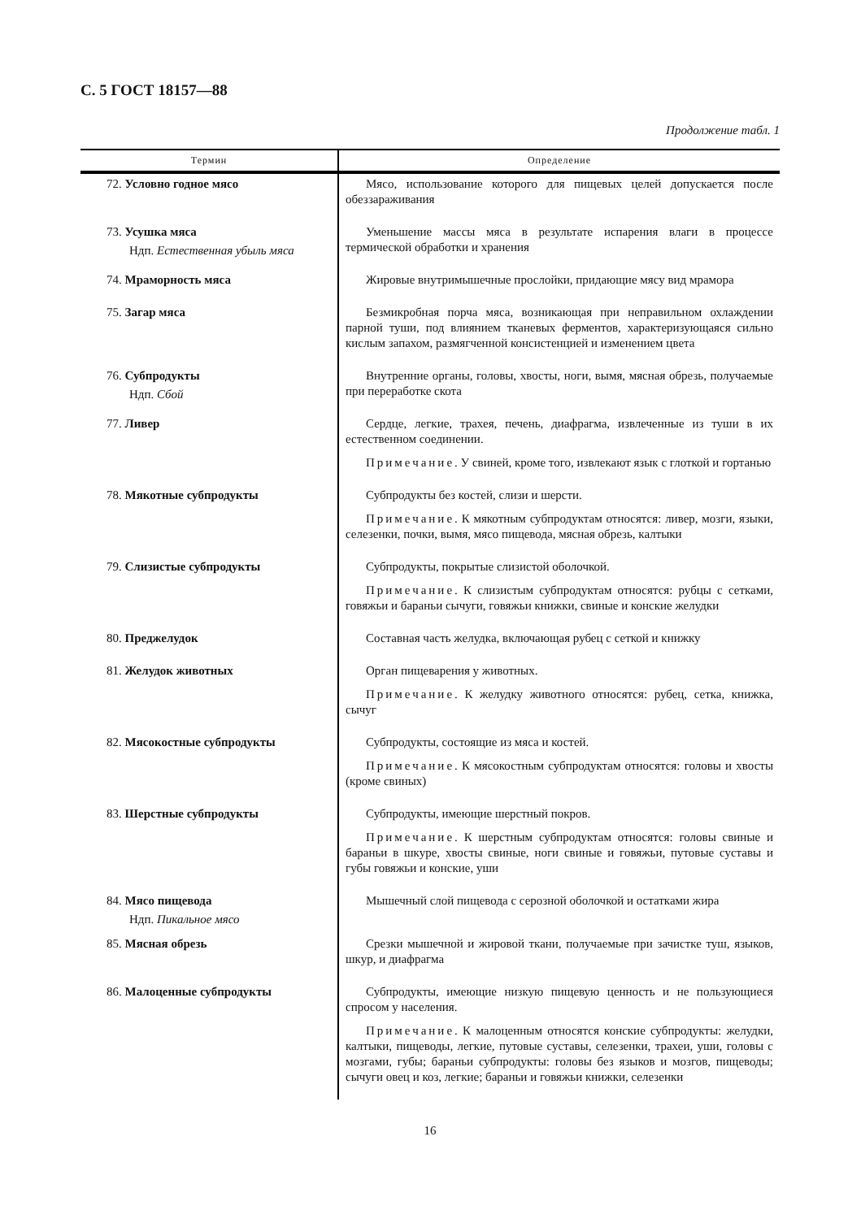С. 5 ГОСТ 18157—88
Продолжение табл. 1
| Термин | Определение |
| --- | --- |
| 72. Условно годное мясо | Мясо, использование которого для пищевых целей допускается после обеззараживания |
| 73. Усушка мяса Ндп. Естественная убыль мяса | Уменьшение массы мяса в результате испарения влаги в процессе термической обработки и хранения |
| 74. Мраморность мяса | Жировые внутримышечные прослойки, придающие мясу вид мрамора |
| 75. Загар мяса | Безмикробная порча мяса, возникающая при неправильном охлаждении парной туши, под влиянием тканевых ферментов, характеризующаяся сильно кислым запахом, размягченной консистенцией и изменением цвета |
| 76. Субпродукты Ндп. Сбой | Внутренние органы, головы, хвосты, ноги, вымя, мясная обрезь, получаемые при переработке скота |
| 77. Ливер | Сердце, легкие, трахея, печень, диафрагма, извлеченные из туши в их естественном соединении. Примечание . У свиней, кроме того, извлекают язык с глоткой и гортанью |
| 78. Мякотные субпродукты | Субпродукты без костей, слизи и шерсти. Примечание . К мякотным субпродуктам относятся: ливер, мозги, языки, селезенки, почки, вымя, мясо пищевода, мясная обрезь, калтыки |
| 79. Слизистые субпродукты | Субпродукты, покрытые слизистой оболочкой. Примечание . К слизистым субпродуктам относятся: рубцы с сетками, говяжьи и бараньи сычуги, говяжьи книжки, свиные и конские желудки |
| 80. Преджелудок | Составная часть желудка, включающая рубец с сеткой и книжку |
| 81. Желудок животных | Орган пищеварения у животных. Примечание . К желудку животного относятся: рубец, сетка, книжка, сычуг |
| 82. Мясокостные субпродукты | Субпродукты, состоящие из мяса и костей. Примечание . К мясокостным субпродуктам относятся: головы и хвосты (кроме свиных) |
| 83. Шерстные субпродукты | Субпродукты, имеющие шерстный покров. Примечание . К шерстным субпродуктам относятся: головы свиные и бараньи в шкуре, хвосты свиные, ноги свиные и говяжьи, путовые суставы и губы говяжьи и конские, уши |
| 84. Мясо пищевода Ндп. Пикальное мясо | Мышечный слой пищевода с серозной оболочкой и остатками жира |
| 85. Мясная обрезь | Срезки мышечной и жировой ткани, получаемые при зачистке туш, языков, шкур, и диафрагма |
| 86. Малоценные субпродукты | Субпродукты, имеющие низкую пищевую ценность и не пользующиеся спросом у населения. Примечание . К малоценным относятся конские субпродукты: желудки, калтыки, пищеводы, легкие, путовые суставы, селезенки, трахеи, уши, головы с мозгами, губы; бараньи субпродукты: головы без языков и мозгов, пищеводы; сычуги овец и коз, легкие; бараньи и говяжьи книжки, селезенки |
16